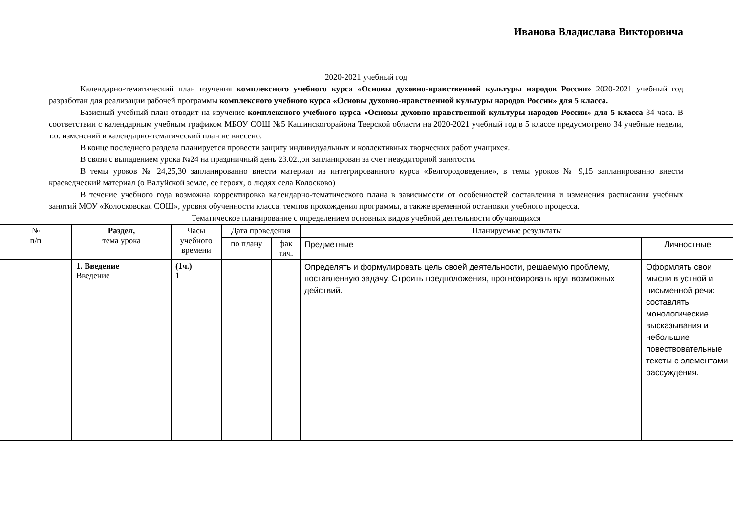Иванова Владислава Викторовича
2020-2021 учебный год
Календарно-тематический план изучения комплексного учебного курса «Основы духовно-нравственной культуры народов России» 2020-2021 учебный год разработан для реализации рабочей программы комплексного учебного курса «Основы духовно-нравственной культуры народов России» для 5 класса.
Базисный учебный план отводит на изучение комплексного учебного курса «Основы духовно-нравственной культуры народов России» для 5 класса 34 часа. В соответствии с календарным учебным графиком МБОУ СОШ №5 Кашинскогорайона Тверской области на 2020-2021 учебный год в 5 классе предусмотрено 34 учебные недели, т.о. изменений в календарно-тематический план не внесено.
В конце последнего раздела планируется провести защиту индивидуальных и коллективных творческих работ учащихся.
В связи с выпадением урока №24 на праздничный день 23.02.,он запланирован за счет неаудиторной занятости.
В темы уроков № 24,25,30 запланированно внести материал из интегрированного курса «Белгородоведение», в темы уроков № 9,15 запланированно внести краеведческий материал (о Валуйской земле, ее героях, о людях села Колосково)
В течение учебного года возможна корректировка календарно-тематического плана в зависимости от особенностей составления и изменения расписания учебных занятий МОУ «Колосковская СОШ», уровня обученности класса, темпов прохождения программы, а также временной остановки учебного процесса.
Тематическое планирование с определением основных видов учебной деятельности обучающихся
| № п/п | Раздел, тема урока | Часы учебного времени | Дата проведения | | Планируемые результаты | |
| --- | --- | --- | --- | --- | --- | --- |
| | | | по плану | фак тич. | Предметные | Личностные |
| | 1. Введение Введение | (1ч.) 1 | | | Определять и формулировать цель своей деятельности, решаемую проблему, поставленную задачу. Строить предположения, прогнозировать круг возможных действий. | Оформлять свои мысли в устной и письменной речи: составлять монологические высказывания и небольшие повествовательные тексты с элементами рассуждения. |